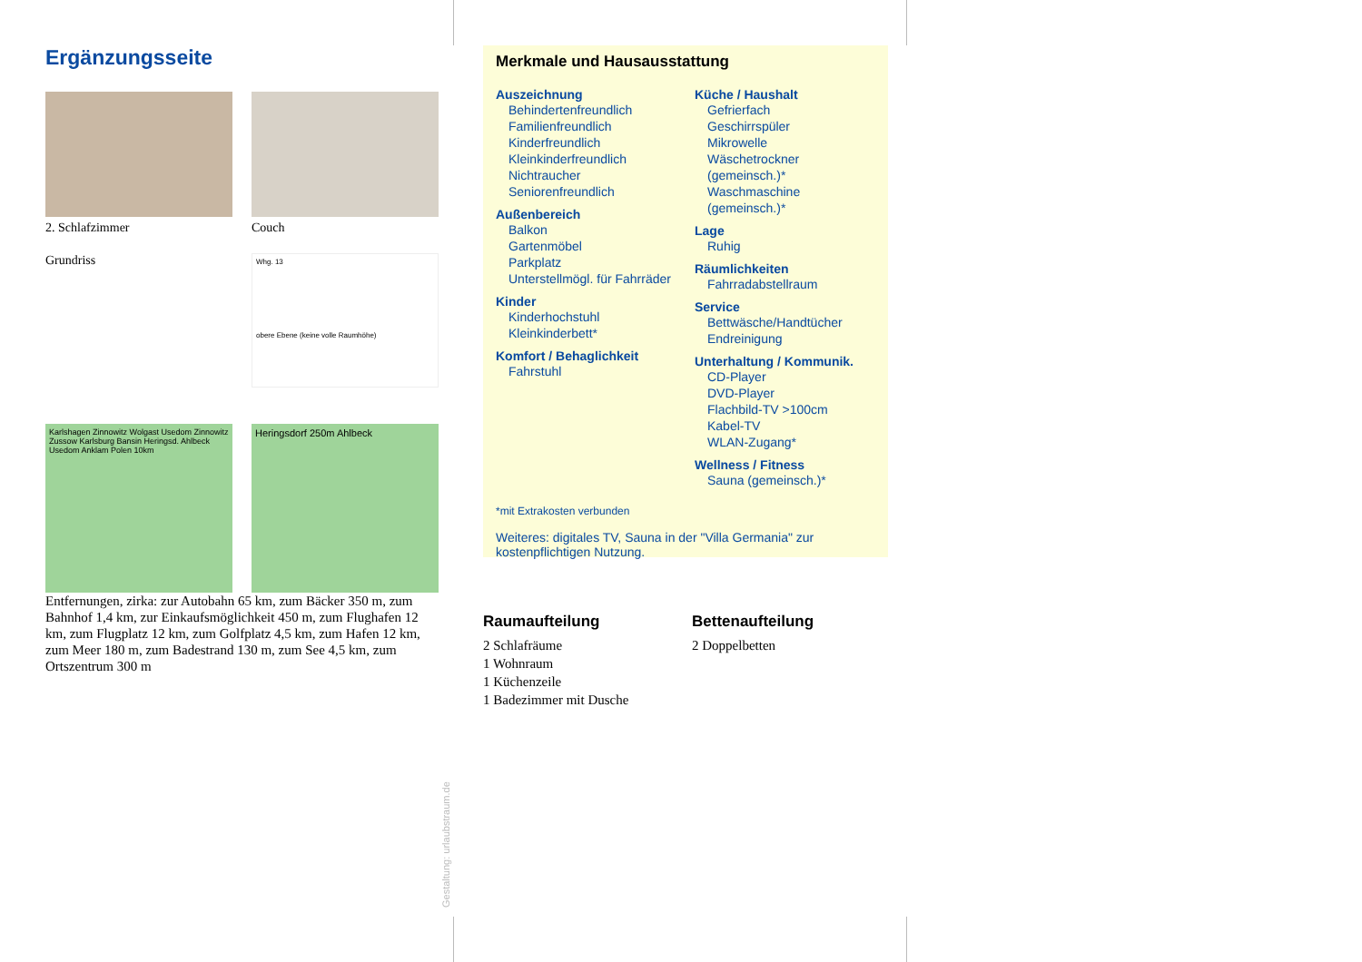Ergänzungsseite
2. Schlafzimmer
Couch
Grundriss
Whg. 13
obere Ebene (keine volle Raumhöhe)
Karlshagen Zinnowitz Wolgast Usedom Zinnowitz Zussow Karlsburg Bansin Heringsd. Ahlbeck Usedom Anklam Polen 10km
Heringsdorf 250m Ahlbeck
Entfernungen, zirka: zur Autobahn 65 km, zum Bäcker 350 m, zum Bahnhof 1,4 km, zur Einkaufsmöglichkeit 450 m, zum Flughafen 12 km, zum Flugplatz 12 km, zum Golfplatz 4,5 km, zum Hafen 12 km, zum Meer 180 m, zum Badestrand 130 m, zum See 4,5 km, zum Ortszentrum 300 m
Merkmale und Hausausstattung
Auszeichnung
Behindertenfreundlich
Familienfreundlich
Kinderfreundlich
Kleinkinderfreundlich
Nichtraucher
Seniorenfreundlich
Außenbereich
Balkon
Gartenmöbel
Parkplatz
Unterstellmögl. für Fahrräder
Kinder
Kinderhochstuhl
Kleinkinderbett*
Komfort / Behaglichkeit
Fahrstuhl
Küche / Haushalt
Gefrierfach
Geschirrspüler
Mikrowelle
Wäschetrockner (gemeinsch.)*
Waschmaschine (gemeinsch.)*
Lage
Ruhig
Räumlichkeiten
Fahrradabstellraum
Service
Bettwäsche/Handtücher
Endreinigung
Unterhaltung / Kommunik.
CD-Player
DVD-Player
Flachbild-TV >100cm
Kabel-TV
WLAN-Zugang*
Wellness / Fitness
Sauna (gemeinsch.)*
*mit Extrakosten verbunden
Weiteres: digitales TV, Sauna in der "Villa Germania" zur kostenpflichtigen Nutzung.
Raumaufteilung
2 Schlafräume
1 Wohnraum
1 Küchenzeile
1 Badezimmer mit Dusche
Bettenaufteilung
2 Doppelbetten
Gestaltung: urlaubstraum.de